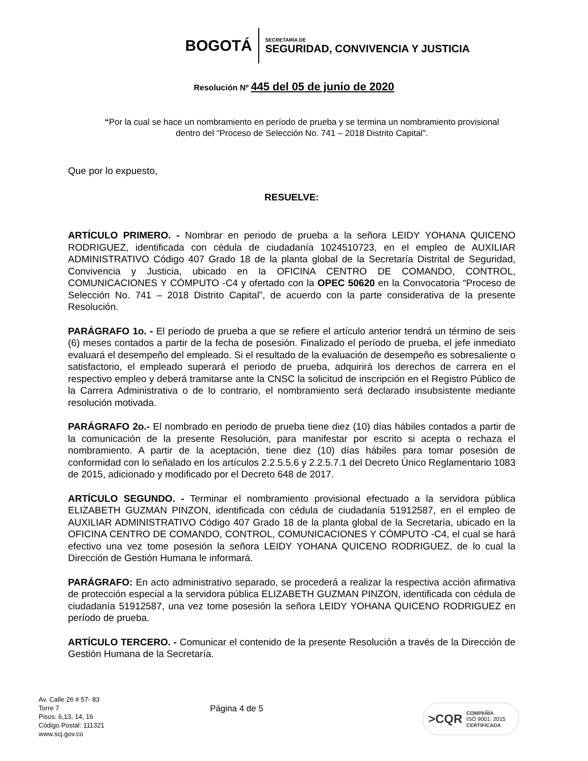BOGOTÁ
SECRETARÍA DE
SEGURIDAD, CONVIVENCIA Y JUSTICIA
Resolución Nº 445 del 05 de junio de 2020
“Por la cual se hace un nombramiento en período de prueba y se termina un nombramiento provisional dentro del “Proceso de Selección No. 741 – 2018 Distrito Capital”.
Que por lo expuesto,
RESUELVE:
ARTÍCULO PRIMERO. - Nombrar en periodo de prueba a la señora LEIDY YOHANA QUICENO RODRIGUEZ, identificada con cédula de ciudadanía 1024510723, en el empleo de AUXILIAR ADMINISTRATIVO Código 407 Grado 18 de la planta global de la Secretaría Distrital de Seguridad, Convivencia y Justicia, ubicado en la OFICINA CENTRO DE COMANDO, CONTROL, COMUNICACIONES Y CÓMPUTO -C4 y ofertado con la OPEC 50620 en la Convocatoria “Proceso de Selección No. 741 – 2018 Distrito Capital”, de acuerdo con la parte considerativa de la presente Resolución.
PARÁGRAFO 1o. - El período de prueba a que se refiere el artículo anterior tendrá un término de seis (6) meses contados a partir de la fecha de posesión. Finalizado el período de prueba, el jefe inmediato evaluará el desempeño del empleado. Si el resultado de la evaluación de desempeño es sobresaliente o satisfactorio, el empleado superará el periodo de prueba, adquirirá los derechos de carrera en el respectivo empleo y deberá tramitarse ante la CNSC la solicitud de inscripción en el Registro Público de la Carrera Administrativa o de lo contrario, el nombramiento será declarado insubsistente mediante resolución motivada.
PARÁGRAFO 2o.- El nombrado en periodo de prueba tiene diez (10) días hábiles contados a partir de la comunicación de la presente Resolución, para manifestar por escrito si acepta o rechaza el nombramiento. A partir de la aceptación, tiene diez (10) días hábiles para tomar posesión de conformidad con lo señalado en los artículos 2.2.5.5.6 y 2.2.5.7.1 del Decreto Único Reglamentario 1083 de 2015, adicionado y modificado por el Decreto 648 de 2017.
ARTÍCULO SEGUNDO. - Terminar el nombramiento provisional efectuado a la servidora pública ELIZABETH GUZMAN PINZON, identificada con cédula de ciudadanía 51912587, en el empleo de AUXILIAR ADMINISTRATIVO Código 407 Grado 18 de la planta global de la Secretaría, ubicado en la OFICINA CENTRO DE COMANDO, CONTROL, COMUNICACIONES Y CÓMPUTO -C4, el cual se hará efectivo una vez tome posesión la señora LEIDY YOHANA QUICENO RODRIGUEZ, de lo cual la Dirección de Gestión Humana le informará.
PARÁGRAFO: En acto administrativo separado, se procederá a realizar la respectiva acción afirmativa de protección especial a la servidora pública ELIZABETH GUZMAN PINZON, identificada con cédula de ciudadanía 51912587, una vez tome posesión la señora LEIDY YOHANA QUICENO RODRIGUEZ en período de prueba.
ARTÍCULO TERCERO. - Comunicar el contenido de la presente Resolución a través de la Dirección de Gestión Humana de la Secretaría.
Av. Calle 26 # 57- 83
Torre 7
Pisos: 6,13, 14, 16
Código Postal: 111321
www.scj.gov.co
Página 4 de 5
>CQR
COMPAÑÍA
ISO 9001: 2015
CERTIFICADA